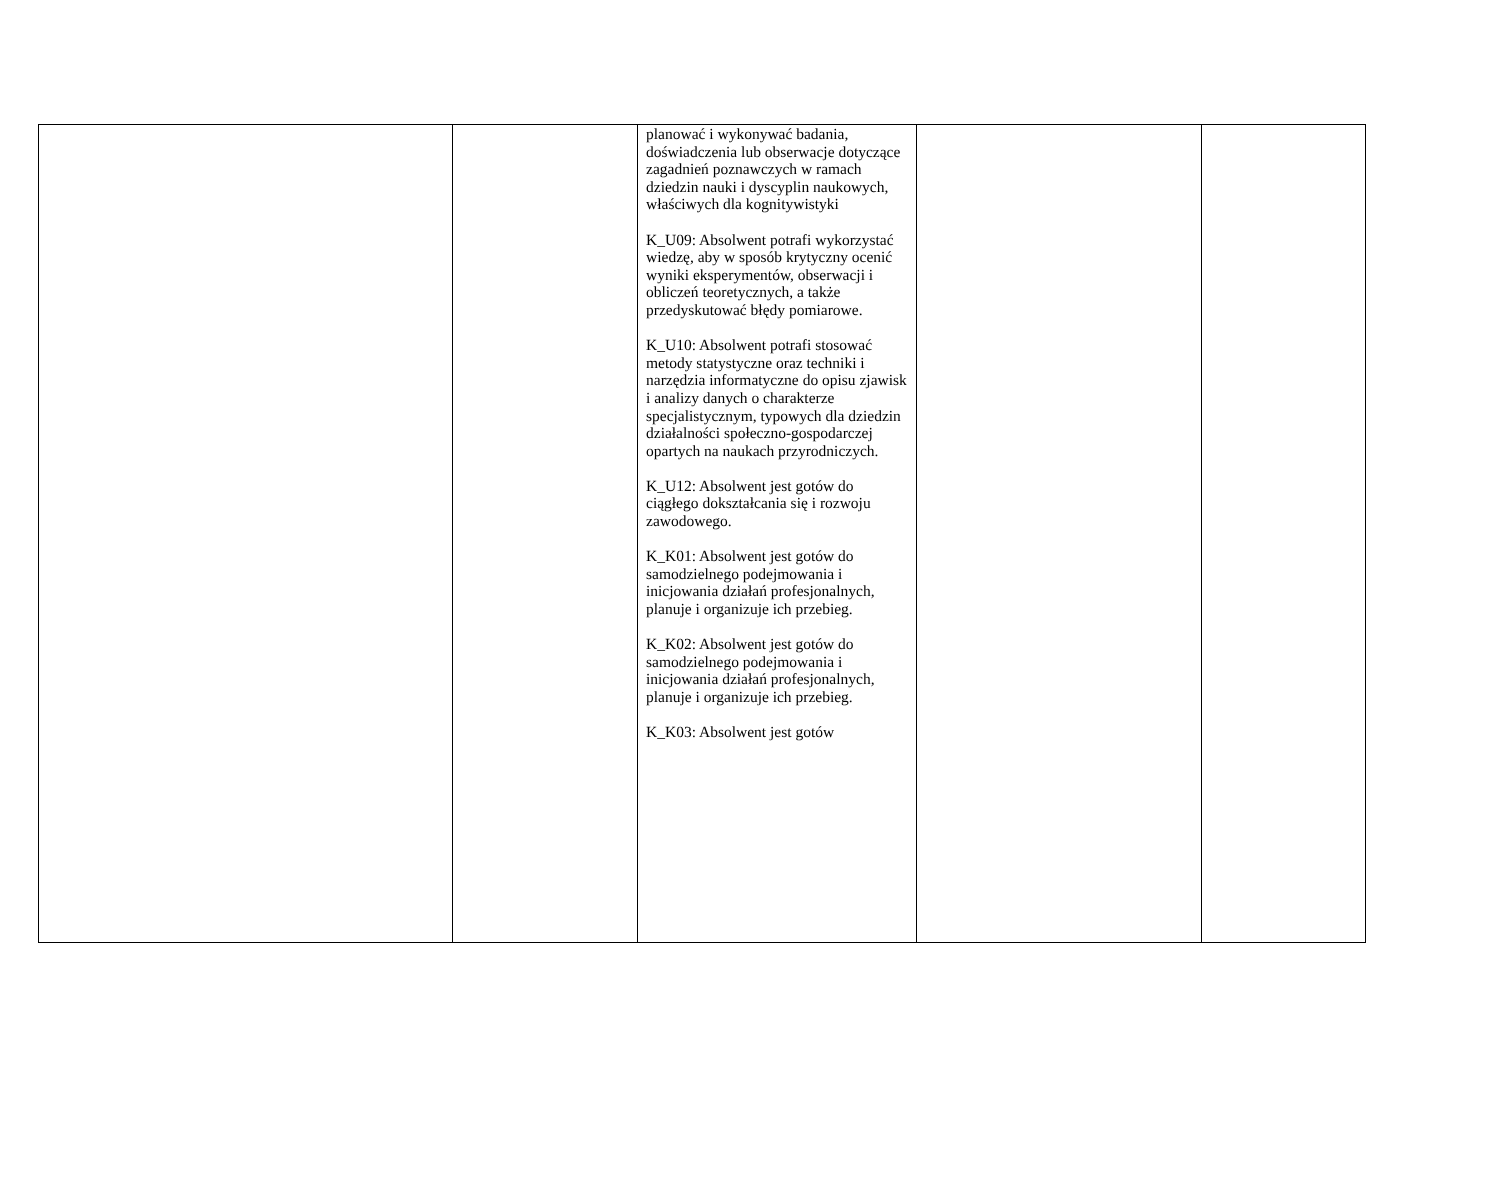| | | planować i wykonywać badania, doświadczenia lub obserwacje dotyczące zagadnień poznawczych w ramach dziedzin nauki i dyscyplin naukowych, właściwych dla kognitywistyki K_U09: Absolwent potrafi wykorzystać wiedzę, aby w sposób krytyczny ocenić wyniki eksperymentów, obserwacji i obliczeń teoretycznych, a także przedyskutować błędy pomiarowe. K_U10: Absolwent potrafi stosować metody statystyczne oraz techniki i narzędzia informatyczne do opisu zjawisk i analizy danych o charakterze specjalistycznym, typowych dla dziedzin działalności społeczno-gospodarczej opartych na naukach przyrodniczych. K_U12: Absolwent jest gotów do ciągłego dokształcania się i rozwoju zawodowego. K_K01: Absolwent jest gotów do samodzielnego podejmowania i inicjowania działań profesjonalnych, planuje i organizuje ich przebieg. K_K02: Absolwent jest gotów do samodzielnego podejmowania i inicjowania działań profesjonalnych, planuje i organizuje ich przebieg. K_K03: Absolwent jest gotów | | |